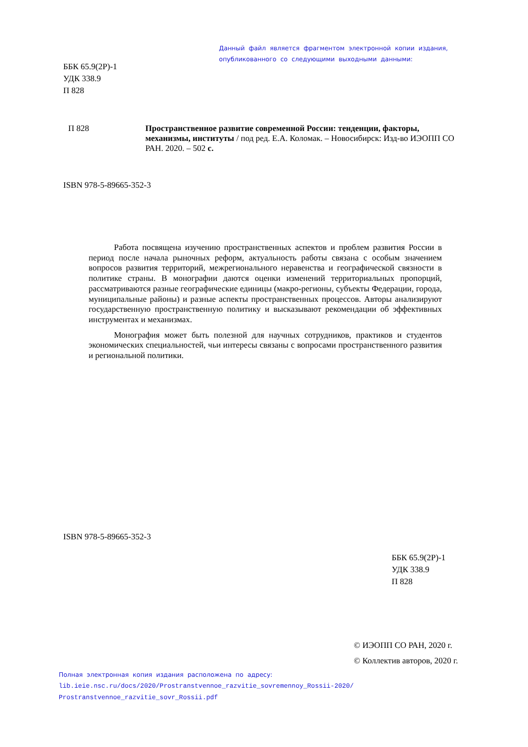Данный файл является фрагментом электронной копии издания,
опубликованного со следующими выходными данными:
ББК 65.9(2Р)-1
УДК 338.9
П 828
П 828
Пространственное развитие современной России: тенденции, факторы, механизмы, институты / под ред. Е.А. Коломак. – Новосибирск: Изд-во ИЭОПП СО РАН. 2020. – 502 с.
ISBN 978-5-89665-352-3
Работа посвящена изучению пространственных аспектов и проблем развития России в период после начала рыночных реформ, актуальность работы связана с особым значением вопросов развития территорий, межрегионального неравенства и географической связности в политике страны. В монографии даются оценки изменений территориальных пропорций, рассматриваются разные географические единицы (макро-регионы, субъекты Федерации, города, муниципальные районы) и разные аспекты пространственных процессов. Авторы анализируют государственную пространственную политику и высказывают рекомендации об эффективных инструментах и механизмах.
Монография может быть полезной для научных сотрудников, практиков и студентов экономических специальностей, чьи интересы связаны с вопросами пространственного развития и региональной политики.
ISBN 978-5-89665-352-3
ББК 65.9(2Р)-1
УДК 338.9
П 828
© ИЭОПП СО РАН, 2020 г.
© Коллектив авторов, 2020 г.
Полная электронная копия издания расположена по адресу:
lib.ieie.nsc.ru/docs/2020/Prostranstvennoe_razvitie_sovremennoy_Rossii-2020/
Prostranstvennoe_razvitie_sovr_Rossii.pdf